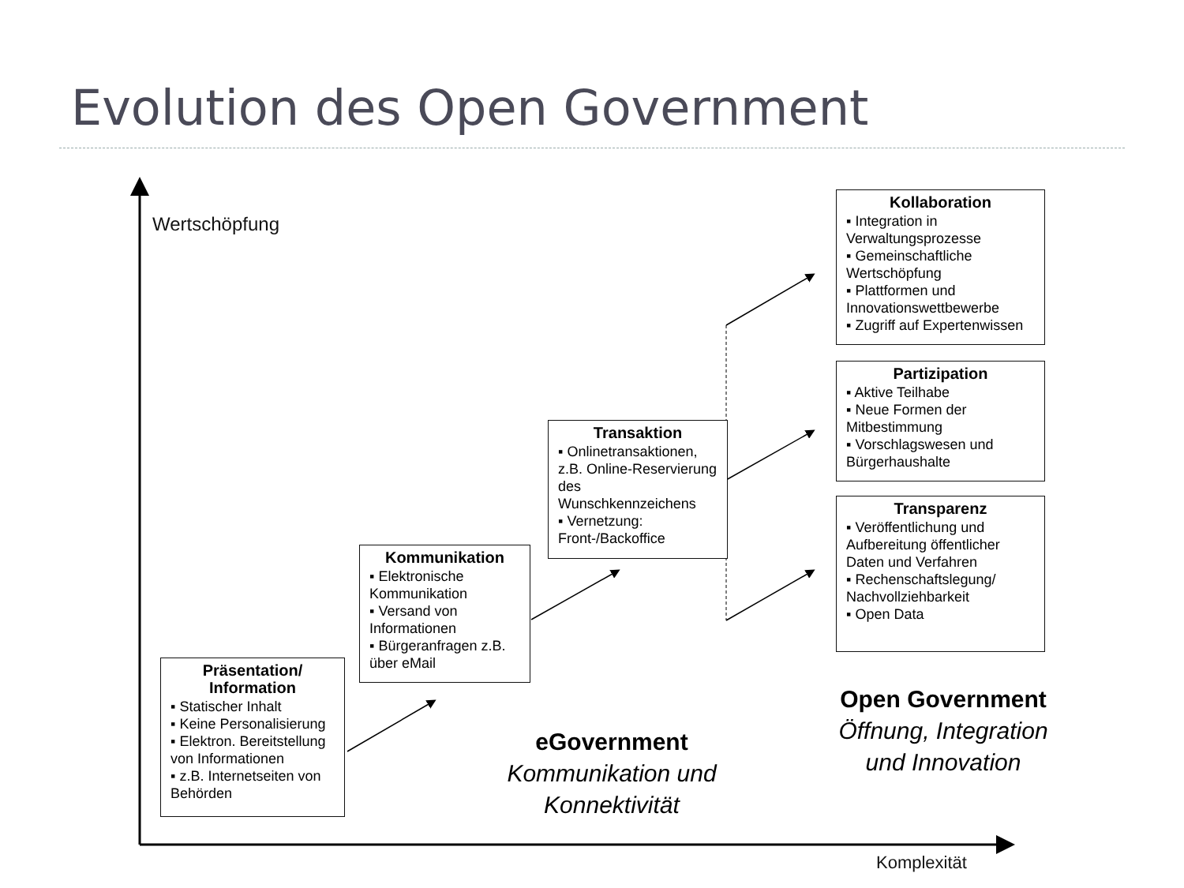Evolution des Open Government
Wertschöpfung
Komplexität
Präsentation/
Information
▪ Statischer Inhalt
▪ Keine Personalisierung
▪ Elektron. Bereitstellung von Informationen
▪ z.B. Internetseiten von Behörden
Kommunikation
▪ Elektronische Kommunikation
▪ Versand von Informationen
▪ Bürgeranfragen z.B. über eMail
Transaktion
▪ Onlinetransaktionen, z.B. Online-Reservierung des Wunschkennzeichens
▪ Vernetzung: Front-/Backoffice
Kollaboration
▪ Integration in Verwaltungsprozesse
▪ Gemeinschaftliche Wertschöpfung
▪ Plattformen und Innovationswettbewerbe
▪ Zugriff auf Expertenwissen
Partizipation
▪ Aktive Teilhabe
▪ Neue Formen der Mitbestimmung
▪ Vorschlagswesen und Bürgerhaushalte
Transparenz
▪ Veröffentlichung und Aufbereitung öffentlicher Daten und Verfahren
▪ Rechenschaftslegung/ Nachvollziehbarkeit
▪ Open Data
eGovernment
Kommunikation und Konnektivität
Open Government
Öffnung, Integration und Innovation